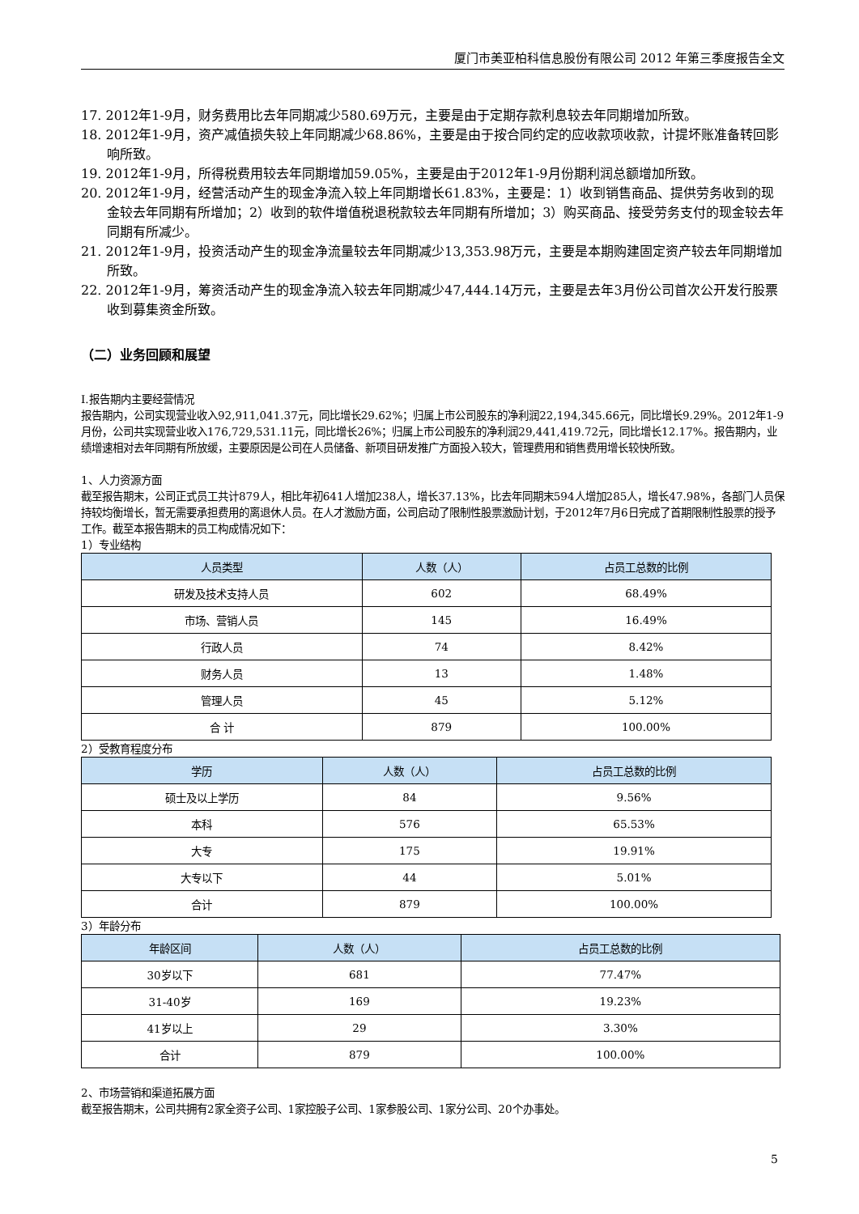厦门市美亚柏科信息股份有限公司 2012 年第三季度报告全文
17. 2012年1-9月，财务费用比去年同期减少580.69万元，主要是由于定期存款利息较去年同期增加所致。
18. 2012年1-9月，资产减值损失较上年同期减少68.86%，主要是由于按合同约定的应收款项收款，计提坏账准备转回影响所致。
19. 2012年1-9月，所得税费用较去年同期增加59.05%，主要是由于2012年1-9月份期利润总额增加所致。
20. 2012年1-9月，经营活动产生的现金净流入较上年同期增长61.83%，主要是：1）收到销售商品、提供劳务收到的现金较去年同期有所增加；2）收到的软件增值税退税款较去年同期有所增加；3）购买商品、接受劳务支付的现金较去年同期有所减少。
21. 2012年1-9月，投资活动产生的现金净流量较去年同期减少13,353.98万元，主要是本期购建固定资产较去年同期增加所致。
22. 2012年1-9月，筹资活动产生的现金净流入较去年同期减少47,444.14万元，主要是去年3月份公司首次公开发行股票收到募集资金所致。
（二）业务回顾和展望
Ⅰ.报告期内主要经营情况
报告期内，公司实现营业收入92,911,041.37元，同比增长29.62%；归属上市公司股东的净利润22,194,345.66元，同比增长9.29%。2012年1-9月份，公司共实现营业收入176,729,531.11元，同比增长26%；归属上市公司股东的净利润29,441,419.72元，同比增长12.17%。报告期内，业绩增速相对去年同期有所放缓，主要原因是公司在人员储备、新项目研发推广方面投入较大，管理费用和销售费用增长较快所致。
1、人力资源方面
截至报告期末，公司正式员工共计879人，相比年初641人增加238人，增长37.13%，比去年同期末594人增加285人，增长47.98%，各部门人员保持较均衡增长，暂无需要承担费用的离退休人员。在人才激励方面，公司启动了限制性股票激励计划，于2012年7月6日完成了首期限制性股票的授予工作。截至本报告期末的员工构成情况如下：
1）专业结构
| 人员类型 | 人数（人） | 占员工总数的比例 |
| --- | --- | --- |
| 研发及技术支持人员 | 602 | 68.49% |
| 市场、营销人员 | 145 | 16.49% |
| 行政人员 | 74 | 8.42% |
| 财务人员 | 13 | 1.48% |
| 管理人员 | 45 | 5.12% |
| 合 计 | 879 | 100.00% |
2）受教育程度分布
| 学历 | 人数（人） | 占员工总数的比例 |
| --- | --- | --- |
| 硕士及以上学历 | 84 | 9.56% |
| 本科 | 576 | 65.53% |
| 大专 | 175 | 19.91% |
| 大专以下 | 44 | 5.01% |
| 合计 | 879 | 100.00% |
3）年龄分布
| 年龄区间 | 人数（人） | 占员工总数的比例 |
| --- | --- | --- |
| 30岁以下 | 681 | 77.47% |
| 31-40岁 | 169 | 19.23% |
| 41岁以上 | 29 | 3.30% |
| 合计 | 879 | 100.00% |
2、市场营销和渠道拓展方面
截至报告期末，公司共拥有2家全资子公司、1家控股子公司、1家参股公司、1家分公司、20个办事处。
5